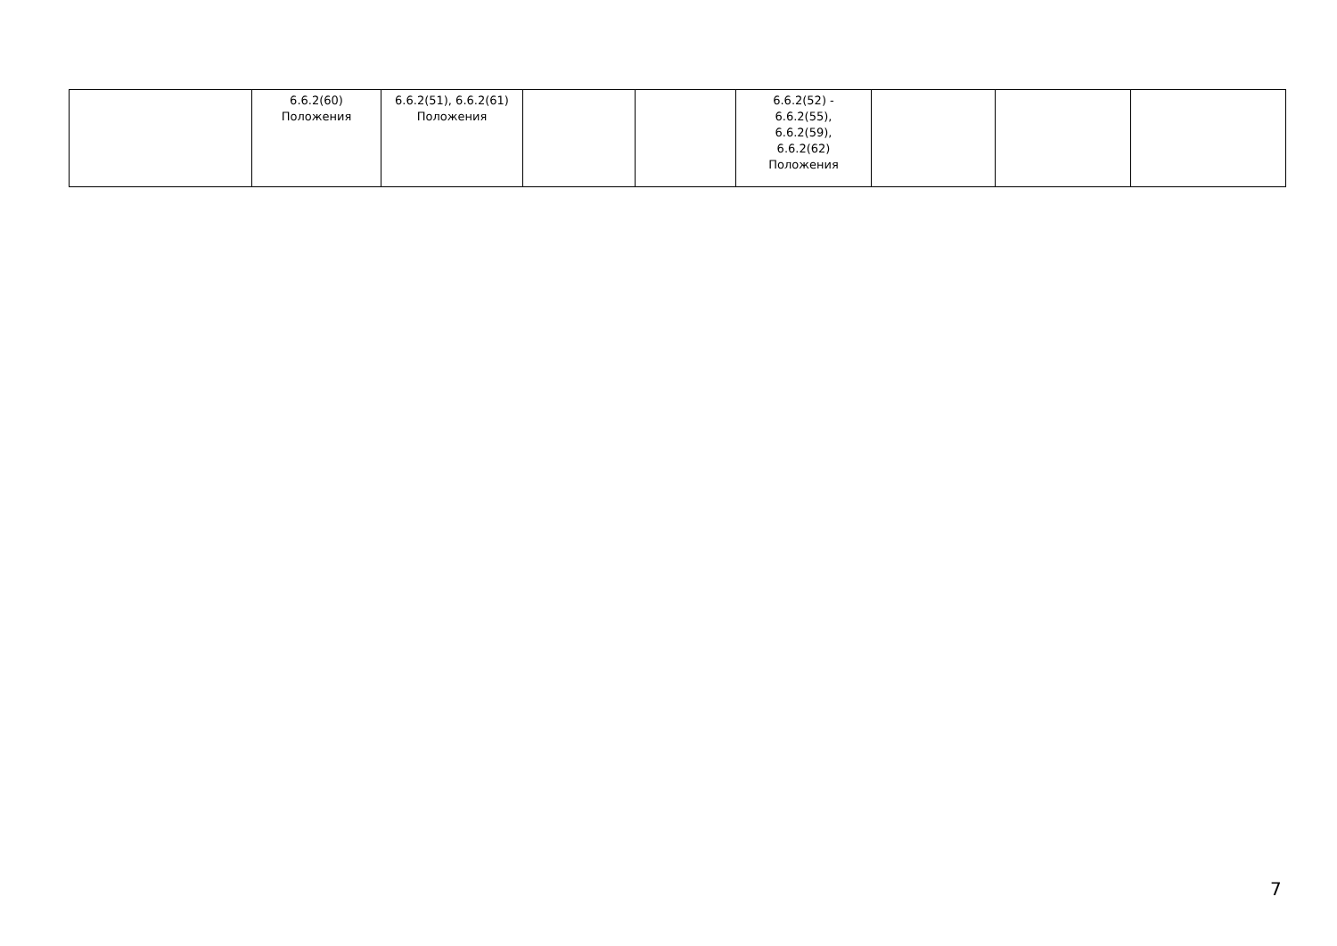| | 6.6.2(60) Положения | 6.6.2(51), 6.6.2(61) Положения | | | 6.6.2(52) - 6.6.2(55), 6.6.2(59), 6.6.2(62) Положения | | | |
7